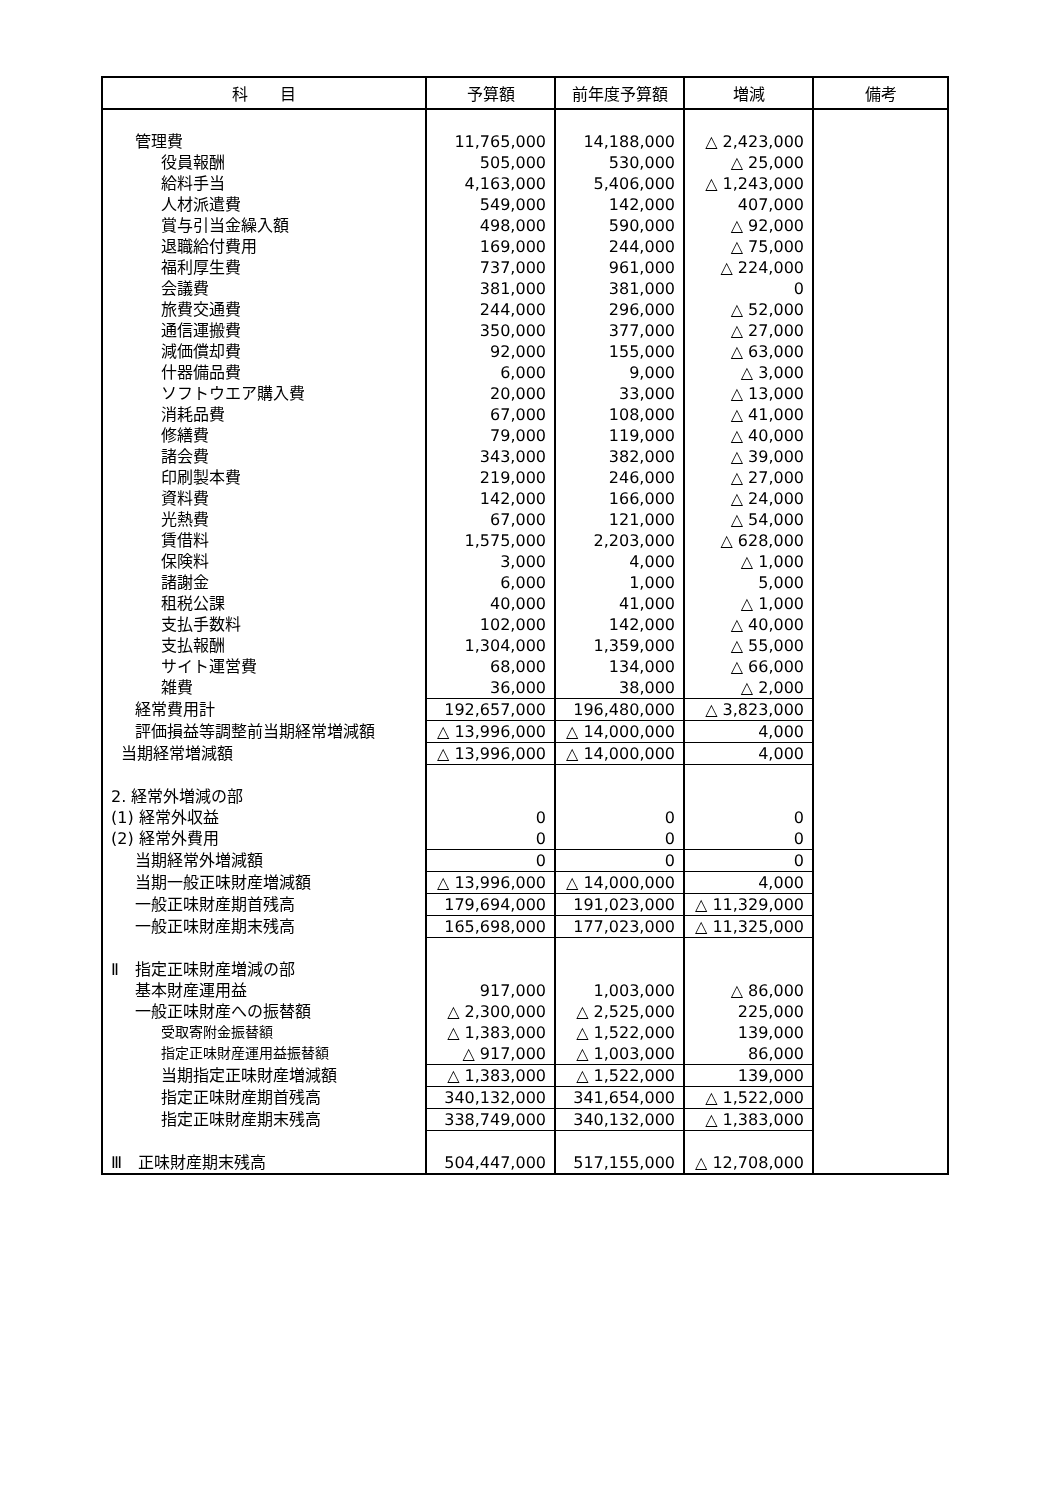| 科 目 | 予算額 | 前年度予算額 | 増減 | 備考 |
| --- | --- | --- | --- | --- |
| 管理費 | 11,765,000 | 14,188,000 | △ 2,423,000 | |
| 役員報酬 | 505,000 | 530,000 | △ 25,000 | |
| 給料手当 | 4,163,000 | 5,406,000 | △ 1,243,000 | |
| 人材派遣費 | 549,000 | 142,000 | 407,000 | |
| 賞与引当金繰入額 | 498,000 | 590,000 | △ 92,000 | |
| 退職給付費用 | 169,000 | 244,000 | △ 75,000 | |
| 福利厚生費 | 737,000 | 961,000 | △ 224,000 | |
| 会議費 | 381,000 | 381,000 | 0 | |
| 旅費交通費 | 244,000 | 296,000 | △ 52,000 | |
| 通信運搬費 | 350,000 | 377,000 | △ 27,000 | |
| 減価償却費 | 92,000 | 155,000 | △ 63,000 | |
| 什器備品費 | 6,000 | 9,000 | △ 3,000 | |
| ソフトウエア購入費 | 20,000 | 33,000 | △ 13,000 | |
| 消耗品費 | 67,000 | 108,000 | △ 41,000 | |
| 修繕費 | 79,000 | 119,000 | △ 40,000 | |
| 諸会費 | 343,000 | 382,000 | △ 39,000 | |
| 印刷製本費 | 219,000 | 246,000 | △ 27,000 | |
| 資料費 | 142,000 | 166,000 | △ 24,000 | |
| 光熱費 | 67,000 | 121,000 | △ 54,000 | |
| 賃借料 | 1,575,000 | 2,203,000 | △ 628,000 | |
| 保険料 | 3,000 | 4,000 | △ 1,000 | |
| 諸謝金 | 6,000 | 1,000 | 5,000 | |
| 租税公課 | 40,000 | 41,000 | △ 1,000 | |
| 支払手数料 | 102,000 | 142,000 | △ 40,000 | |
| 支払報酬 | 1,304,000 | 1,359,000 | △ 55,000 | |
| サイト運営費 | 68,000 | 134,000 | △ 66,000 | |
| 雑費 | 36,000 | 38,000 | △ 2,000 | |
| 経常費用計 | 192,657,000 | 196,480,000 | △ 3,823,000 | |
| 評価損益等調整前当期経常増減額 | △ 13,996,000 | △ 14,000,000 | 4,000 | |
| 当期経常増減額 | △ 13,996,000 | △ 14,000,000 | 4,000 | |
| 2. 経常外増減の部 | | | | |
| (1) 経常外収益 | 0 | 0 | 0 | |
| (2) 経常外費用 | 0 | 0 | 0 | |
| 当期経常外増減額 | 0 | 0 | 0 | |
| 当期一般正味財産増減額 | △ 13,996,000 | △ 14,000,000 | 4,000 | |
| 一般正味財産期首残高 | 179,694,000 | 191,023,000 | △ 11,329,000 | |
| 一般正味財産期末残高 | 165,698,000 | 177,023,000 | △ 11,325,000 | |
| Ⅱ 指定正味財産増減の部 | | | | |
| 基本財産運用益 | 917,000 | 1,003,000 | △ 86,000 | |
| 一般正味財産への振替額 | △ 2,300,000 | △ 2,525,000 | 225,000 | |
| 受取寄附金振替額 | △ 1,383,000 | △ 1,522,000 | 139,000 | |
| 指定正味財産運用益振替額 | △ 917,000 | △ 1,003,000 | 86,000 | |
| 当期指定正味財産増減額 | △ 1,383,000 | △ 1,522,000 | 139,000 | |
| 指定正味財産期首残高 | 340,132,000 | 341,654,000 | △ 1,522,000 | |
| 指定正味財産期末残高 | 338,749,000 | 340,132,000 | △ 1,383,000 | |
| Ⅲ 正味財産期末残高 | 504,447,000 | 517,155,000 | △ 12,708,000 | |